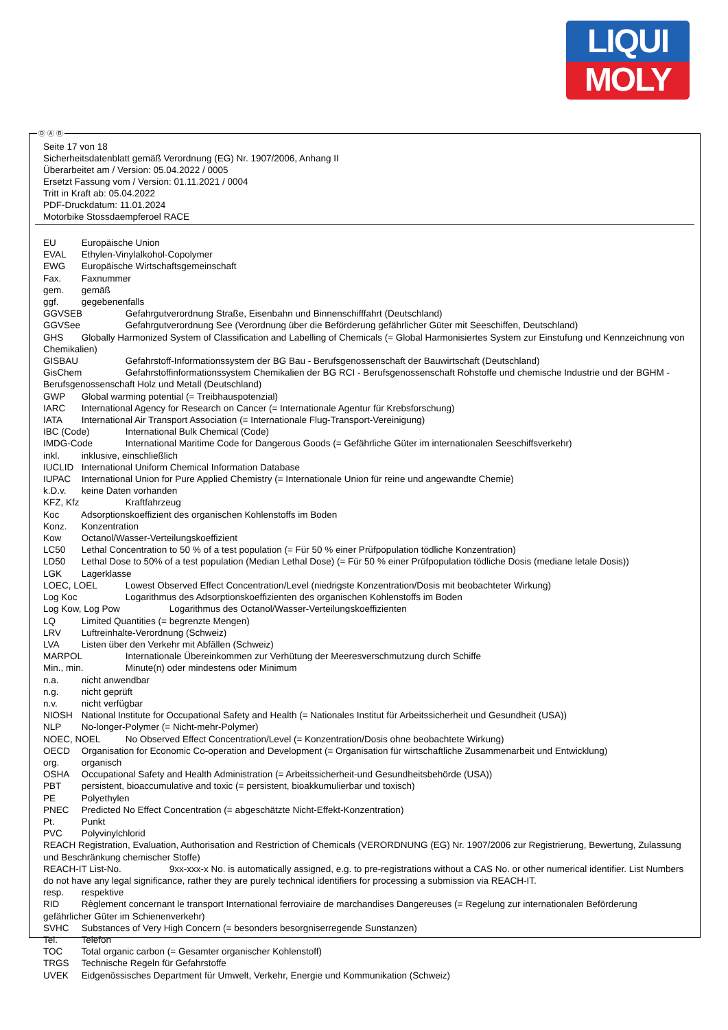LIQUI
MOLY
Seite 17 von 18
Sicherheitsdatenblatt gemäß Verordnung (EG) Nr. 1907/2006, Anhang II
Überarbeitet am / Version: 05.04.2022 / 0005
Ersetzt Fassung vom / Version: 01.11.2021 / 0004
Tritt in Kraft ab: 05.04.2022
PDF-Druckdatum: 11.01.2024
Motorbike Stossdaempferoel RACE
EU Europäische Union
EVAL Ethylen-Vinylalkohol-Copolymer
EWG Europäische Wirtschaftsgemeinschaft
Fax. Faxnummer
gem. gemäß
ggf. gegebenenfalls
GGVSEB Gefahrgutverordnung Straße, Eisenbahn und Binnenschifffahrt (Deutschland)
GGVSee Gefahrgutverordnung See (Verordnung über die Beförderung gefährlicher Güter mit Seeschiffen, Deutschland)
GHS Globally Harmonized System of Classification and Labelling of Chemicals (= Global Harmonisiertes System zur Einstufung und Kennzeichnung von Chemikalien)
GISBAU Gefahrstoff-Informationssystem der BG Bau - Berufsgenossenschaft der Bauwirtschaft (Deutschland)
GisChem Gefahrstoffinformationssystem Chemikalien der BG RCI - Berufsgenossenschaft Rohstoffe und chemische Industrie und der BGHM - Berufsgenossenschaft Holz und Metall (Deutschland)
GWP Global warming potential (= Treibhauspotenzial)
IARC International Agency for Research on Cancer (= Internationale Agentur für Krebsforschung)
IATA International Air Transport Association (= Internationale Flug-Transport-Vereinigung)
IBC (Code) International Bulk Chemical (Code)
IMDG-Code International Maritime Code for Dangerous Goods (= Gefährliche Güter im internationalen Seeschiffsverkehr)
inkl. inklusive, einschließlich
IUCLID International Uniform Chemical Information Database
IUPAC International Union for Pure Applied Chemistry (= Internationale Union für reine und angewandte Chemie)
k.D.v. keine Daten vorhanden
KFZ, Kfz Kraftfahrzeug
Koc Adsorptionskoeffizient des organischen Kohlenstoffs im Boden
Konz. Konzentration
Kow Octanol/Wasser-Verteilungskoeffizient
LC50 Lethal Concentration to 50 % of a test population (= Für 50 % einer Prüfpopulation tödliche Konzentration)
LD50 Lethal Dose to 50% of a test population (Median Lethal Dose) (= Für 50 % einer Prüfpopulation tödliche Dosis (mediane letale Dosis))
LGK Lagerklasse
LOEC, LOEL Lowest Observed Effect Concentration/Level (niedrigste Konzentration/Dosis mit beobachteter Wirkung)
Log Koc Logarithmus des Adsorptionskoeffizienten des organischen Kohlenstoffs im Boden
Log Kow, Log Pow Logarithmus des Octanol/Wasser-Verteilungskoeffizienten
LQ Limited Quantities (= begrenzte Mengen)
LRV Luftreinhalte-Verordnung (Schweiz)
LVA Listen über den Verkehr mit Abfällen (Schweiz)
MARPOL Internationale Übereinkommen zur Verhütung der Meeresverschmutzung durch Schiffe
Min., min. Minute(n) oder mindestens oder Minimum
n.a. nicht anwendbar
n.g. nicht geprüft
n.v. nicht verfügbar
NIOSH National Institute for Occupational Safety and Health (= Nationales Institut für Arbeitssicherheit und Gesundheit (USA))
NLP No-longer-Polymer (= Nicht-mehr-Polymer)
NOEC, NOEL No Observed Effect Concentration/Level (= Konzentration/Dosis ohne beobachtete Wirkung)
OECD Organisation for Economic Co-operation and Development (= Organisation für wirtschaftliche Zusammenarbeit und Entwicklung)
org. organisch
OSHA Occupational Safety and Health Administration (= Arbeitssicherheit-und Gesundheitsbehörde (USA))
PBT persistent, bioaccumulative and toxic (= persistent, bioakkumulierbar und toxisch)
PE Polyethylen
PNEC Predicted No Effect Concentration (= abgeschätzte Nicht-Effekt-Konzentration)
Pt. Punkt
PVC Polyvinylchlorid
REACH Registration, Evaluation, Authorisation and Restriction of Chemicals (VERORDNUNG (EG) Nr. 1907/2006 zur Registrierung, Bewertung, Zulassung und Beschränkung chemischer Stoffe)
REACH-IT List-No. 9xx-xxx-x No. is automatically assigned, e.g. to pre-registrations without a CAS No. or other numerical identifier. List Numbers do not have any legal significance, rather they are purely technical identifiers for processing a submission via REACH-IT.
resp. respektive
RID Règlement concernant le transport International ferroviaire de marchandises Dangereuses (= Regelung zur internationalen Beförderung gefährlicher Güter im Schienenverkehr)
SVHC Substances of Very High Concern (= besonders besorgniserregende Sunstanzen)
Tel. Telefon
TOC Total organic carbon (= Gesamter organischer Kohlenstoff)
TRGS Technische Regeln für Gefahrstoffe
UVEK Eidgenössisches Department für Umwelt, Verkehr, Energie und Kommunikation (Schweiz)
Ⓓ Ⓐ Ⓑ